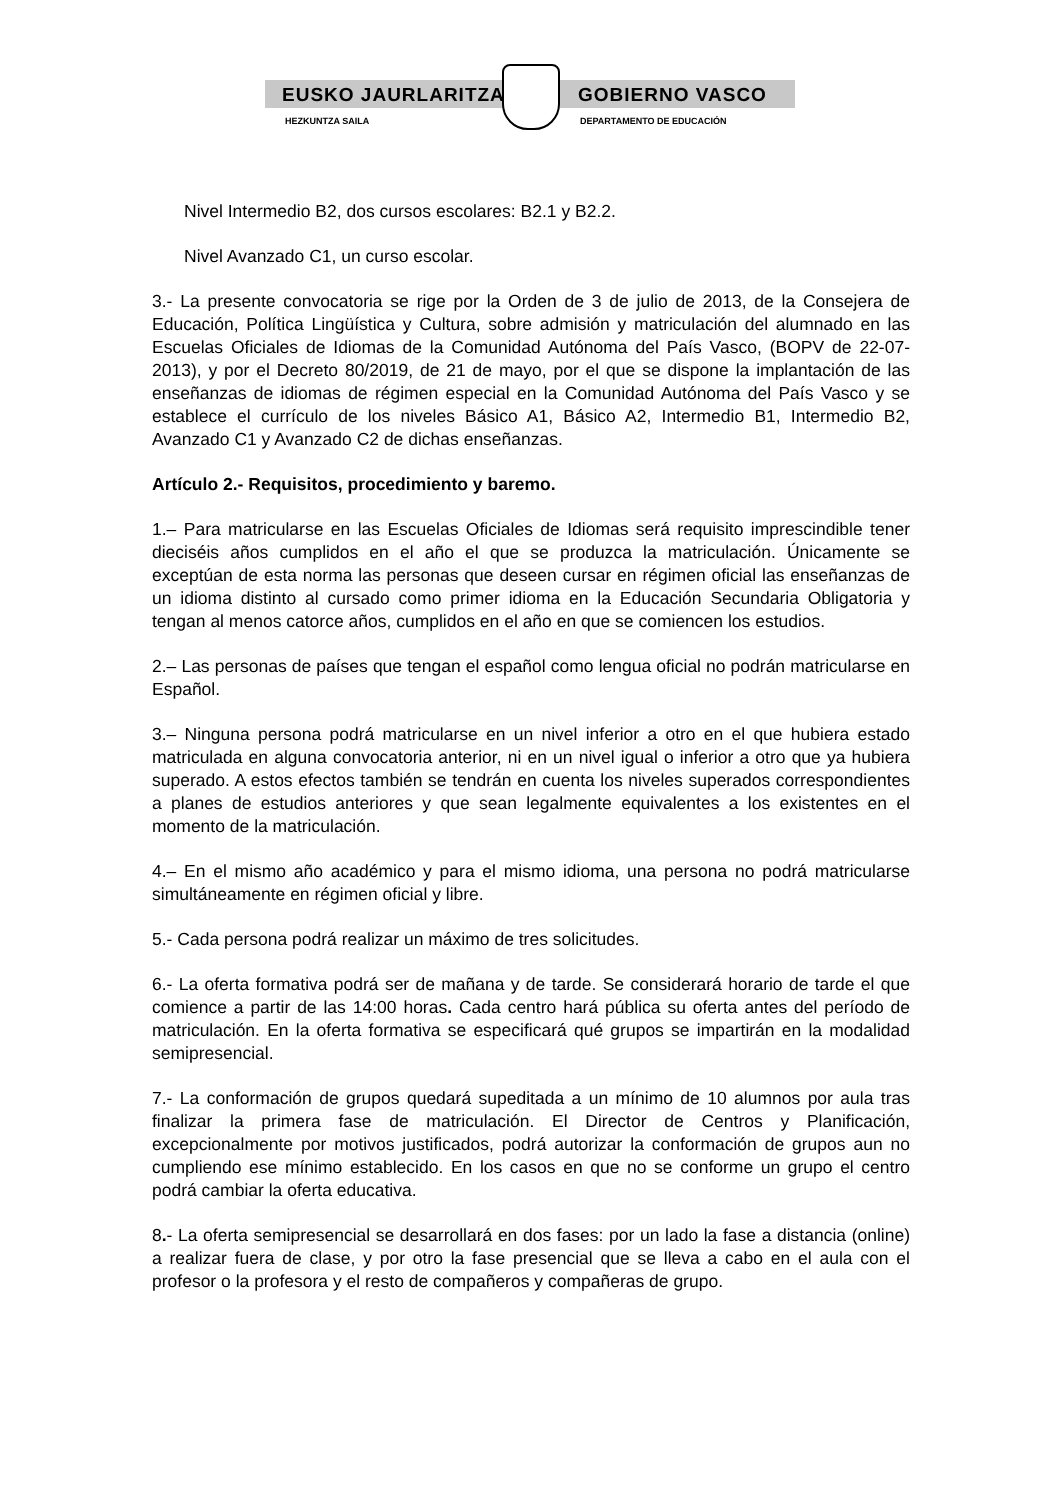EUSKO JAURLARITZA GOBIERNO VASCO
HEZKUNTZA SAILA DEPARTAMENTO DE EDUCACIÓN
Nivel Intermedio B2, dos cursos escolares: B2.1 y B2.2.
Nivel Avanzado C1, un curso escolar.
3.- La presente convocatoria se rige por la Orden de 3 de julio de 2013, de la Consejera de Educación, Política Lingüística y Cultura, sobre admisión y matriculación del alumnado en las Escuelas Oficiales de Idiomas de la Comunidad Autónoma del País Vasco, (BOPV de 22-07-2013), y por el Decreto 80/2019, de 21 de mayo, por el que se dispone la implantación de las enseñanzas de idiomas de régimen especial en la Comunidad Autónoma del País Vasco y se establece el currículo de los niveles Básico A1, Básico A2, Intermedio B1, Intermedio B2, Avanzado C1 y Avanzado C2 de dichas enseñanzas.
Artículo 2.- Requisitos, procedimiento y baremo.
1.– Para matricularse en las Escuelas Oficiales de Idiomas será requisito imprescindible tener dieciséis años cumplidos en el año el que se produzca la matriculación. Únicamente se exceptúan de esta norma las personas que deseen cursar en régimen oficial las enseñanzas de un idioma distinto al cursado como primer idioma en la Educación Secundaria Obligatoria y tengan al menos catorce años, cumplidos en el año en que se comiencen los estudios.
2.– Las personas de países que tengan el español como lengua oficial no podrán matricularse en Español.
3.– Ninguna persona podrá matricularse en un nivel inferior a otro en el que hubiera estado matriculada en alguna convocatoria anterior, ni en un nivel igual o inferior a otro que ya hubiera superado. A estos efectos también se tendrán en cuenta los niveles superados correspondientes a planes de estudios anteriores y que sean legalmente equivalentes a los existentes en el momento de la matriculación.
4.– En el mismo año académico y para el mismo idioma, una persona no podrá matricularse simultáneamente en régimen oficial y libre.
5.- Cada persona podrá realizar un máximo de tres solicitudes.
6.- La oferta formativa podrá ser de mañana y de tarde. Se considerará horario de tarde el que comience a partir de las 14:00 horas. Cada centro hará pública su oferta antes del período de matriculación. En la oferta formativa se especificará qué grupos se impartirán en la modalidad semipresencial.
7.- La conformación de grupos quedará supeditada a un mínimo de 10 alumnos por aula tras finalizar la primera fase de matriculación. El Director de Centros y Planificación, excepcionalmente por motivos justificados, podrá autorizar la conformación de grupos aun no cumpliendo ese mínimo establecido. En los casos en que no se conforme un grupo el centro podrá cambiar la oferta educativa.
8.- La oferta semipresencial se desarrollará en dos fases: por un lado la fase a distancia (online) a realizar fuera de clase, y por otro la fase presencial que se lleva a cabo en el aula con el profesor o la profesora y el resto de compañeros y compañeras de grupo.